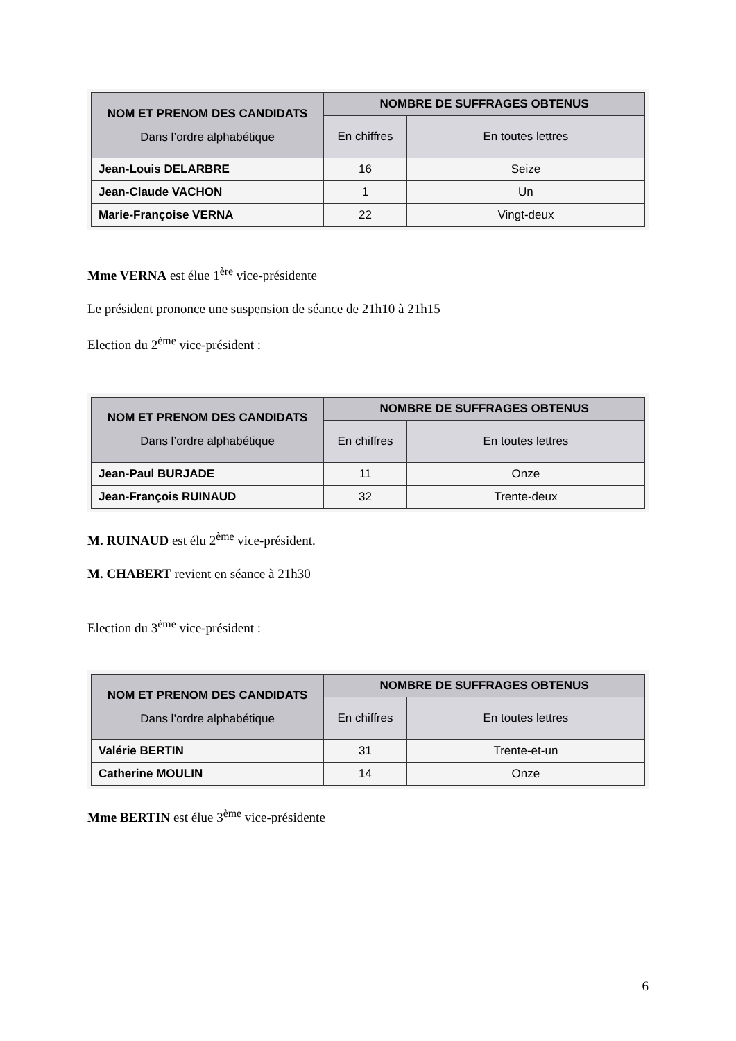| NOM ET PRENOM DES CANDIDATS Dans l’ordre alphabétique | NOMBRE DE SUFFRAGES OBTENUS | |
| --- | --- | --- |
| | En chiffres | En toutes lettres |
| Jean-Louis DELARBRE | 16 | Seize |
| Jean-Claude VACHON | 1 | Un |
| Marie-Françoise VERNA | 22 | Vingt-deux |
Mme VERNA est élue 1<sup>ère</sup> vice-présidente
Le président prononce une suspension de séance de 21h10 à 21h15
Election du 2<sup>ème</sup> vice-président :
| NOM ET PRENOM DES CANDIDATS Dans l’ordre alphabétique | NOMBRE DE SUFFRAGES OBTENUS | |
| --- | --- | --- |
| | En chiffres | En toutes lettres |
| Jean-Paul BURJADE | 11 | Onze |
| Jean-François RUINAUD | 32 | Trente-deux |
M. RUINAUD est élu 2<sup>ème</sup> vice-président.
M. CHABERT revient en séance à 21h30
Election du 3<sup>ème</sup> vice-président :
| NOM ET PRENOM DES CANDIDATS Dans l’ordre alphabétique | NOMBRE DE SUFFRAGES OBTENUS | |
| --- | --- | --- |
| | En chiffres | En toutes lettres |
| Valérie BERTIN | 31 | Trente-et-un |
| Catherine MOULIN | 14 | Onze |
Mme BERTIN est élue 3<sup>ème</sup> vice-présidente
6